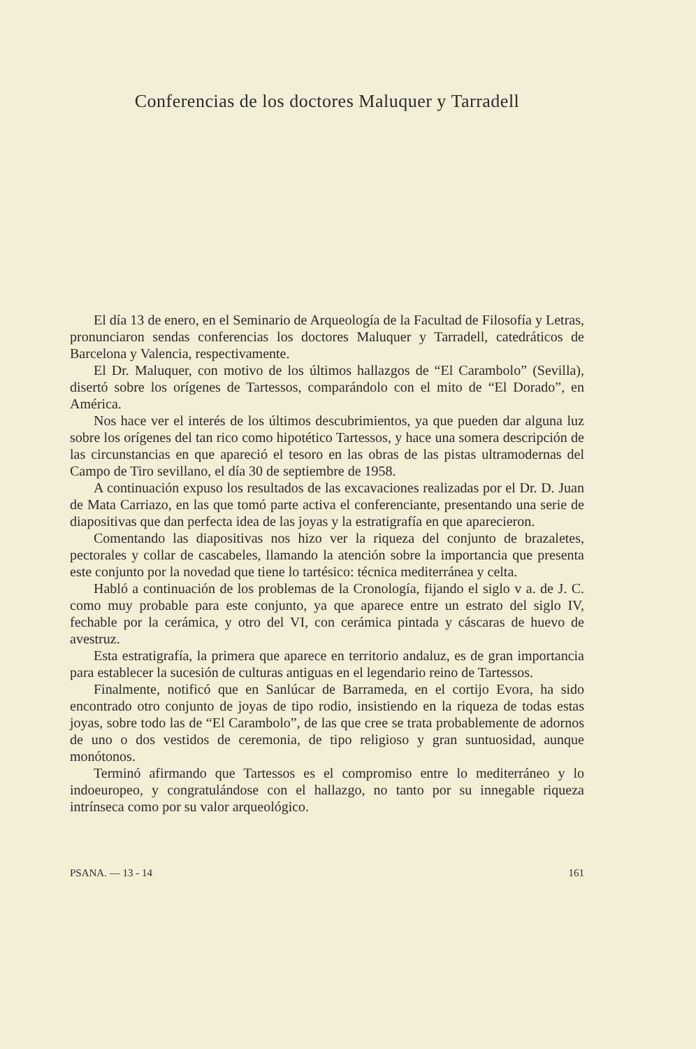Conferencias de los doctores Maluquer y Tarradell
El día 13 de enero, en el Seminario de Arqueología de la Facultad de Filosofía y Letras, pronunciaron sendas conferencias los doctores Maluquer y Tarradell, catedráticos de Barcelona y Valencia, respectivamente.
El Dr. Maluquer, con motivo de los últimos hallazgos de “El Carambolo” (Sevilla), disertó sobre los orígenes de Tartessos, comparándolo con el mito de “El Dorado”, en América.
Nos hace ver el interés de los últimos descubrimientos, ya que pueden dar alguna luz sobre los orígenes del tan rico como hipotético Tartessos, y hace una somera descripción de las circunstancias en que apareció el tesoro en las obras de las pistas ultramodernas del Campo de Tiro sevillano, el día 30 de septiembre de 1958.
A continuación expuso los resultados de las excavaciones realizadas por el Dr. D. Juan de Mata Carriazo, en las que tomó parte activa el conferenciante, presentando una serie de diapositivas que dan perfecta idea de las joyas y la estratigrafía en que aparecieron.
Comentando las diapositivas nos hizo ver la riqueza del conjunto de brazaletes, pectorales y collar de cascabeles, llamando la atención sobre la importancia que presenta este conjunto por la novedad que tiene lo tartésico: técnica mediterránea y celta.
Habló a continuación de los problemas de la Cronología, fijando el siglo v a. de J. C. como muy probable para este conjunto, ya que aparece entre un estrato del siglo IV, fechable por la cerámica, y otro del VI, con cerámica pintada y cáscaras de huevo de avestruz.
Esta estratigrafía, la primera que aparece en territorio andaluz, es de gran importancia para establecer la sucesión de culturas antiguas en el legendario reino de Tartessos.
Finalmente, notificó que en Sanlúcar de Barrameda, en el cortijo Evora, ha sido encontrado otro conjunto de joyas de tipo rodio, insistiendo en la riqueza de todas estas joyas, sobre todo las de “El Carambolo”, de las que cree se trata probablemente de adornos de uno o dos vestidos de ceremonia, de tipo religioso y gran suntuosidad, aunque monótonos.
Terminó afirmando que Tartessos es el compromiso entre lo mediterráneo y lo indoeuropeo, y congratulándose con el hallazgo, no tanto por su innegable riqueza intrínseca como por su valor arqueológico.
PSANA. — 13 - 14 161